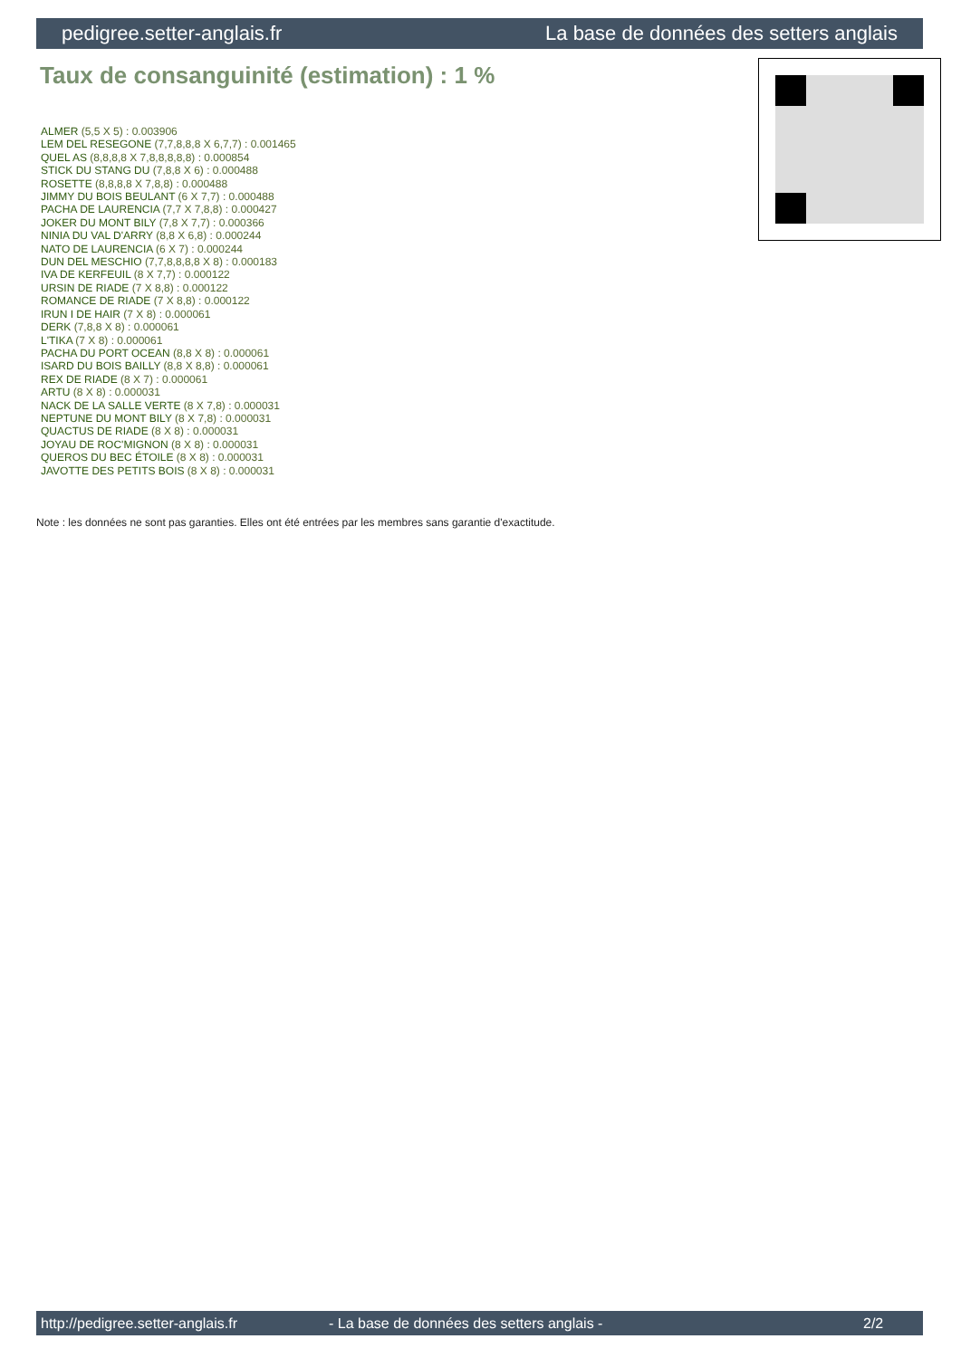pedigree.setter-anglais.fr La base de données des setters anglais
Taux de consanguinité (estimation) : 1 %
ALMER (5,5 X 5) : 0.003906
LEM DEL RESEGONE (7,7,8,8,8 X 6,7,7) : 0.001465
QUEL AS (8,8,8,8 X 7,8,8,8,8,8) : 0.000854
STICK DU STANG DU (7,8,8 X 6) : 0.000488
ROSETTE (8,8,8,8 X 7,8,8) : 0.000488
JIMMY DU BOIS BEULANT (6 X 7,7) : 0.000488
PACHA DE LAURENCIA (7,7 X 7,8,8) : 0.000427
JOKER DU MONT BILY (7,8 X 7,7) : 0.000366
NINIA DU VAL D'ARRY (8,8 X 6,8) : 0.000244
NATO DE LAURENCIA (6 X 7) : 0.000244
DUN DEL MESCHIO (7,7,8,8,8,8 X 8) : 0.000183
IVA DE KERFEUIL (8 X 7,7) : 0.000122
URSIN DE RIADE (7 X 8,8) : 0.000122
ROMANCE DE RIADE (7 X 8,8) : 0.000122
IRUN I DE HAIR (7 X 8) : 0.000061
DERK (7,8,8 X 8) : 0.000061
L'TIKA (7 X 8) : 0.000061
PACHA DU PORT OCEAN (8,8 X 8) : 0.000061
ISARD DU BOIS BAILLY (8,8 X 8,8) : 0.000061
REX DE RIADE (8 X 7) : 0.000061
ARTU (8 X 8) : 0.000031
NACK DE LA SALLE VERTE (8 X 7,8) : 0.000031
NEPTUNE DU MONT BILY (8 X 7,8) : 0.000031
QUACTUS DE RIADE (8 X 8) : 0.000031
JOYAU DE ROC'MIGNON (8 X 8) : 0.000031
QUEROS DU BEC ÉTOILE (8 X 8) : 0.000031
JAVOTTE DES PETITS BOIS (8 X 8) : 0.000031
Note : les données ne sont pas garanties. Elles ont été entrées par les membres sans garantie d'exactitude.
http://pedigree.setter-anglais.fr - La base de données des setters anglais - 2/2